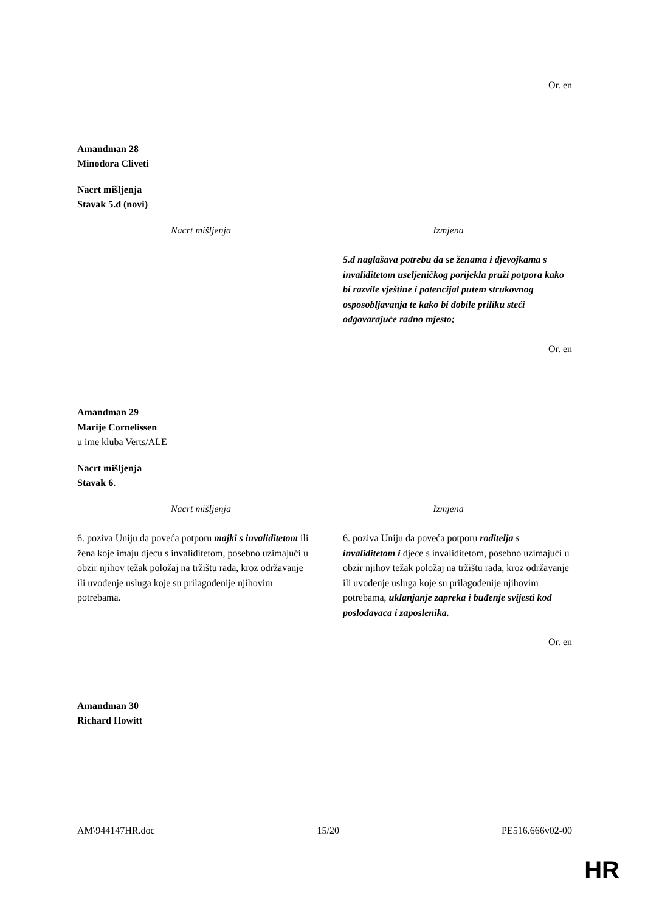Or. en
Amandman 28
Minodora Cliveti
Nacrt mišljenja
Stavak 5.d (novi)
| Nacrt mišljenja | Izmjena |
| --- | --- |
| | 5.d naglašava potrebu da se ženama i djevojkama s invaliditetom useljeničkog porijekla pruži potpora kako bi razvile vještine i potencijal putem strukovnog osposobljavanja te kako bi dobile priliku steći odgovarajuće radno mjesto; |
Or. en
Amandman 29
Marije Cornelissen
u ime kluba Verts/ALE
Nacrt mišljenja
Stavak 6.
| Nacrt mišljenja | Izmjena |
| --- | --- |
| 6. poziva Uniju da poveća potporu majki s invaliditetom ili žena koje imaju djecu s invaliditetom, posebno uzimajući u obzir njihov težak položaj na tržištu rada, kroz održavanje ili uvođenje usluga koje su prilagođenije njihovim potrebama. | 6. poziva Uniju da poveća potporu roditelja s invaliditetom i djece s invaliditetom, posebno uzimajući u obzir njihov težak položaj na tržištu rada, kroz održavanje ili uvođenje usluga koje su prilagođenije njihovim potrebama, uklanjanje zapreka i buđenje svijesti kod poslodavaca i zaposlenika. |
Or. en
Amandman 30
Richard Howitt
AM\944147HR.doc 15/20 PE516.666v02-00
HR